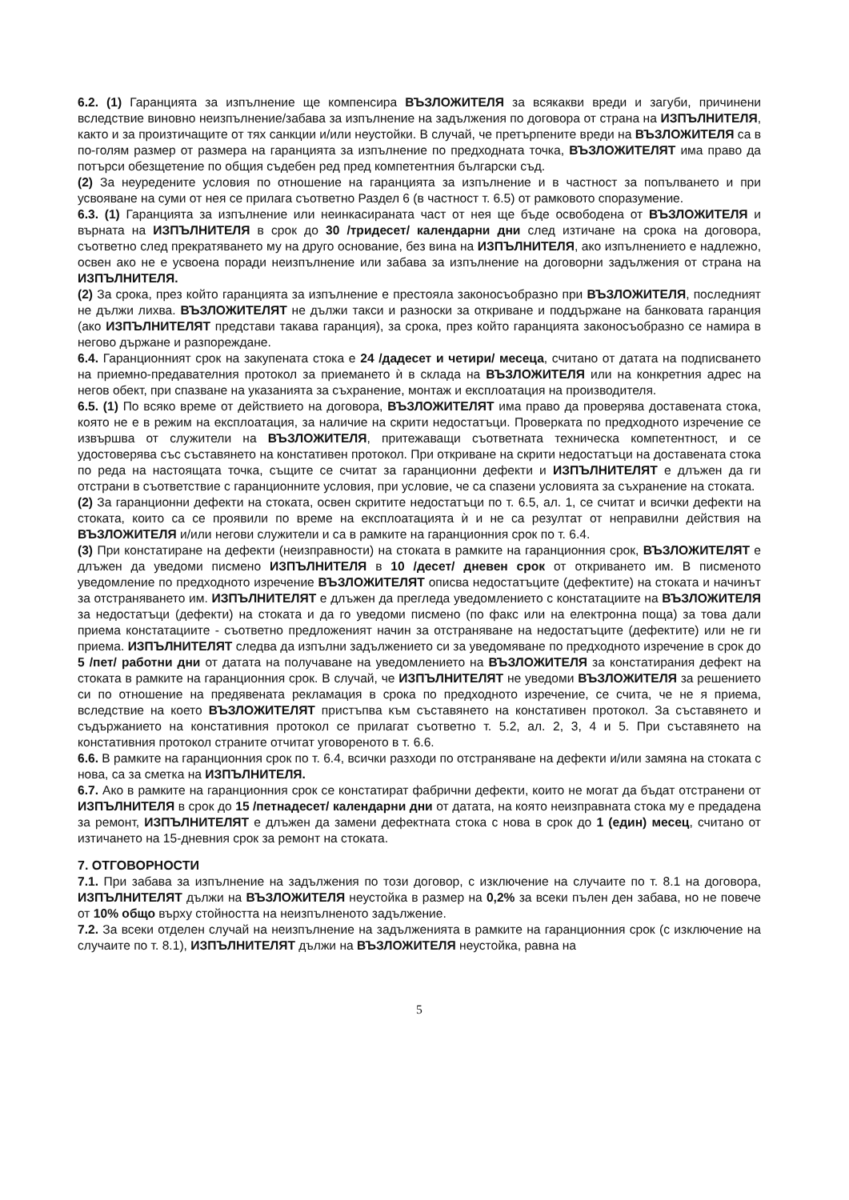6.2. (1) Гаранцията за изпълнение ще компенсира ВЪЗЛОЖИТЕЛЯ за всякакви вреди и загуби, причинени вследствие виновно неизпълнение/забава за изпълнение на задължения по договора от страна на ИЗПЪЛНИТЕЛЯ, както и за произтичащите от тях санкции и/или неустойки. В случай, че претърпените вреди на ВЪЗЛОЖИТЕЛЯ са в по-голям размер от размера на гаранцията за изпълнение по предходната точка, ВЪЗЛОЖИТЕЛЯТ има право да потърси обезщетение по общия съдебен ред пред компетентния български съд.
(2) За неуредените условия по отношение на гаранцията за изпълнение и в частност за попълването и при усвояване на суми от нея се прилага съответно Раздел 6 (в частност т. 6.5) от рамковото споразумение.
6.3. (1) Гаранцията за изпълнение или неинкасираната част от нея ще бъде освободена от ВЪЗЛОЖИТЕЛЯ и върната на ИЗПЪЛНИТЕЛЯ в срок до 30 /тридесет/ календарни дни след изтичане на срока на договора, съответно след прекратяването му на друго основание, без вина на ИЗПЪЛНИТЕЛЯ, ако изпълнението е надлежно, освен ако не е усвоена поради неизпълнение или забава за изпълнение на договорни задължения от страна на ИЗПЪЛНИТЕЛЯ.
(2) За срока, през който гаранцията за изпълнение е престояла законосъобразно при ВЪЗЛОЖИТЕЛЯ, последният не дължи лихва. ВЪЗЛОЖИТЕЛЯТ не дължи такси и разноски за откриване и поддържане на банковата гаранция (ако ИЗПЪЛНИТЕЛЯТ представи такава гаранция), за срока, през който гаранцията законосъобразно се намира в негово държане и разпореждане.
6.4. Гаранционният срок на закупената стока е 24 /дадесет и четири/ месеца, считано от датата на подписването на приемно-предавателния протокол за приемането ѝ в склада на ВЪЗЛОЖИТЕЛЯ или на конкретния адрес на негов обект, при спазване на указанията за съхранение, монтаж и експлоатация на производителя.
6.5. (1) По всяко време от действието на договора, ВЪЗЛОЖИТЕЛЯТ има право да проверява доставената стока, която не е в режим на експлоатация, за наличие на скрити недостатъци. Проверката по предходното изречение се извършва от служители на ВЪЗЛОЖИТЕЛЯ, притежаващи съответната техническа компетентност, и се удостоверява със съставянето на констативен протокол. При откриване на скрити недостатъци на доставената стока по реда на настоящата точка, същите се считат за гаранционни дефекти и ИЗПЪЛНИТЕЛЯТ е длъжен да ги отстрани в съответствие с гаранционните условия, при условие, че са спазени условията за съхранение на стоката.
(2) За гаранционни дефекти на стоката, освен скритите недостатъци по т. 6.5, ал. 1, се считат и всички дефекти на стоката, които са се проявили по време на експлоатацията ѝ и не са резултат от неправилни действия на ВЪЗЛОЖИТЕЛЯ и/или негови служители и са в рамките на гаранционния срок по т. 6.4.
(3) При констатиране на дефекти (неизправности) на стоката в рамките на гаранционния срок, ВЪЗЛОЖИТЕЛЯТ е длъжен да уведоми писмено ИЗПЪЛНИТЕЛЯ в 10 /десет/ дневен срок от откриването им. В писменото уведомление по предходното изречение ВЪЗЛОЖИТЕЛЯТ описва недостатъците (дефектите) на стоката и начинът за отстраняването им. ИЗПЪЛНИТЕЛЯТ е длъжен да прегледа уведомлението с констатациите на ВЪЗЛОЖИТЕЛЯ за недостатъци (дефекти) на стоката и да го уведоми писмено (по факс или на електронна поща) за това дали приема констатациите - съответно предложеният начин за отстраняване на недостатъците (дефектите) или не ги приема. ИЗПЪЛНИТЕЛЯТ следва да изпълни задължението си за уведомяване по предходното изречение в срок до 5 /пет/ работни дни от датата на получаване на уведомлението на ВЪЗЛОЖИТЕЛЯ за констатирания дефект на стоката в рамките на гаранционния срок. В случай, че ИЗПЪЛНИТЕЛЯТ не уведоми ВЪЗЛОЖИТЕЛЯ за решението си по отношение на предявената рекламация в срока по предходното изречение, се счита, че не я приема, вследствие на което ВЪЗЛОЖИТЕЛЯТ пристъпва към съставянето на констативен протокол. За съставянето и съдържанието на констативния протокол се прилагат съответно т. 5.2, ал. 2, 3, 4 и 5. При съставянето на констативния протокол страните отчитат уговореното в т. 6.6.
6.6. В рамките на гаранционния срок по т. 6.4, всички разходи по отстраняване на дефекти и/или замяна на стоката с нова, са за сметка на ИЗПЪЛНИТЕЛЯ.
6.7. Ако в рамките на гаранционния срок се констатират фабрични дефекти, които не могат да бъдат отстранени от ИЗПЪЛНИТЕЛЯ в срок до 15 /петнадесет/ календарни дни от датата, на която неизправната стока му е предадена за ремонт, ИЗПЪЛНИТЕЛЯТ е длъжен да замени дефектната стока с нова в срок до 1 (един) месец, считано от изтичането на 15-дневния срок за ремонт на стоката.
7. ОТГОВОРНОСТИ
7.1. При забава за изпълнение на задължения по този договор, с изключение на случаите по т. 8.1 на договора, ИЗПЪЛНИТЕЛЯТ дължи на ВЪЗЛОЖИТЕЛЯ неустойка в размер на 0,2% за всеки пълен ден забава, но не повече от 10% общо върху стойността на неизпълненото задължение.
7.2. За всеки отделен случай на неизпълнение на задълженията в рамките на гаранционния срок (с изключение на случаите по т. 8.1), ИЗПЪЛНИТЕЛЯТ дължи на ВЪЗЛОЖИТЕЛЯ неустойка, равна на
5